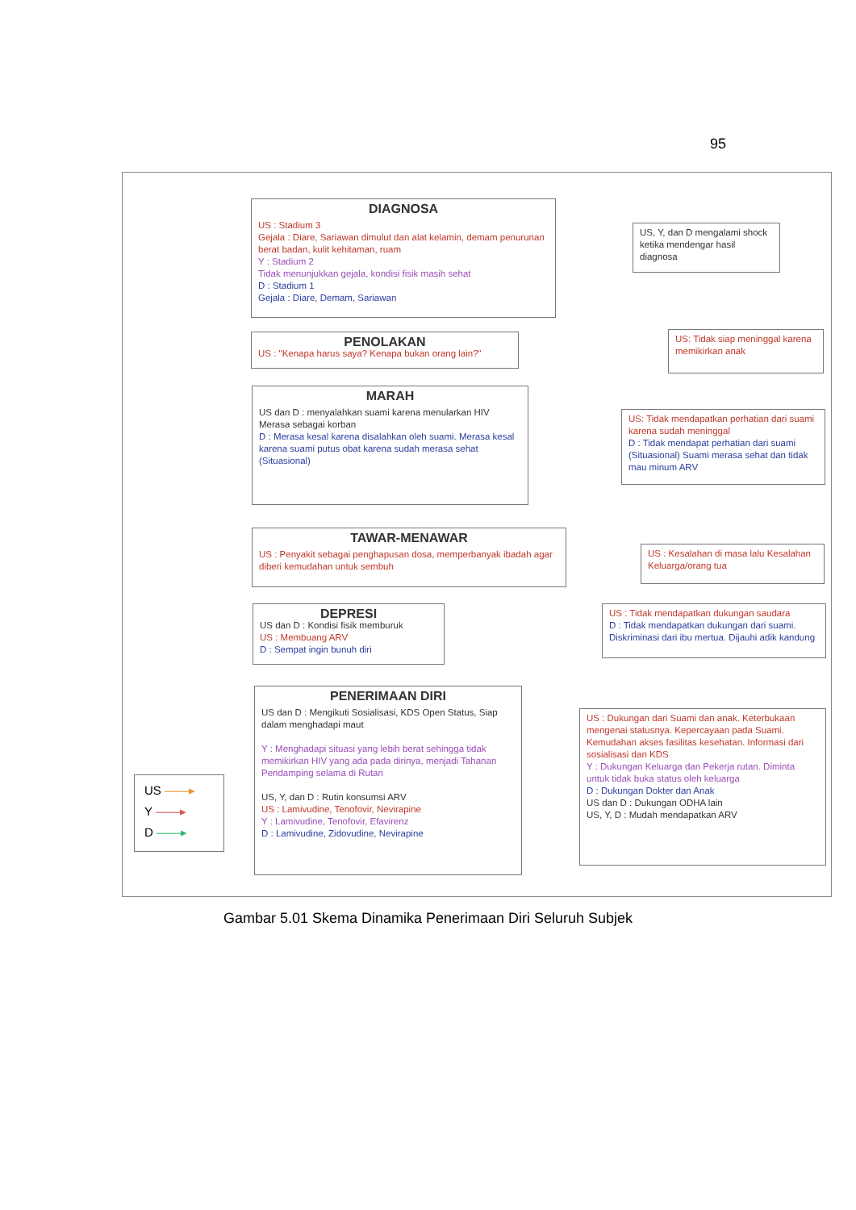95
DIAGNOSA
US : Stadium 3
Gejala : Diare, Sariawan dimulut dan alat kelamin, demam penurunan berat badan, kulit kehitaman, ruam
Y : Stadium 2
Tidak menunjukkan gejala, kondisi fisik masih sehat
D : Stadium 1
Gejala : Diare, Demam, Sariawan
US, Y, dan D mengalami shock ketika mendengar hasil diagnosa
PENOLAKAN
US : "Kenapa harus saya? Kenapa bukan orang lain?"
US: Tidak siap meninggal karena memikirkan anak
MARAH
US dan D : menyalahkan suami karena menularkan HIV Merasa sebagai korban
D : Merasa kesal karena disalahkan oleh suami. Merasa kesal karena suami putus obat karena sudah merasa sehat (Situasional)
US: Tidak mendapatkan perhatian dari suami karena sudah meninggal
D : Tidak mendapat perhatian dari suami (Situasional) Suami merasa sehat dan tidak mau minum ARV
TAWAR-MENAWAR
US : Penyakit sebagai penghapusan dosa, memperbanyak ibadah agar diberi kemudahan untuk sembuh
US : Kesalahan di masa lalu Kesalahan Keluarga/orang tua
DEPRESI
US dan D : Kondisi fisik memburuk
US : Membuang ARV
D : Sempat ingin bunuh diri
US : Tidak mendapatkan dukungan saudara
D : Tidak mendapatkan dukungan dari suami. Diskriminasi dari ibu mertua. Dijauhi adik kandung
PENERIMAAN DIRI
US dan D : Mengikuti Sosialisasi, KDS Open Status, Siap dalam menghadapi maut
Y : Menghadapi situasi yang lebih berat sehingga tidak memikirkan HIV yang ada pada dirinya, menjadi Tahanan Pendamping selama di Rutan
US, Y, dan D : Rutin konsumsi ARV
US : Lamivudine, Tenofovir, Nevirapine
Y : Lamivudine, Tenofovir, Efavirenz
D : Lamivudine, Zidovudine, Nevirapine
US : Dukungan dari Suami dan anak. Keterbukaan mengenai statusnya. Kepercayaan pada Suami. Kemudahan akses fasilitas kesehatan. Informasi dari sosialisasi dan KDS
Y : Dukungan Keluarga dan Pekerja rutan. Diminta untuk tidak buka status oleh keluarga
D : Dukungan Dokter dan Anak
US dan D : Dukungan ODHA lain
US, Y, D : Mudah mendapatkan ARV
US ——▸
Y ——▸
D ——▸
Gambar 5.01 Skema Dinamika Penerimaan Diri Seluruh Subjek